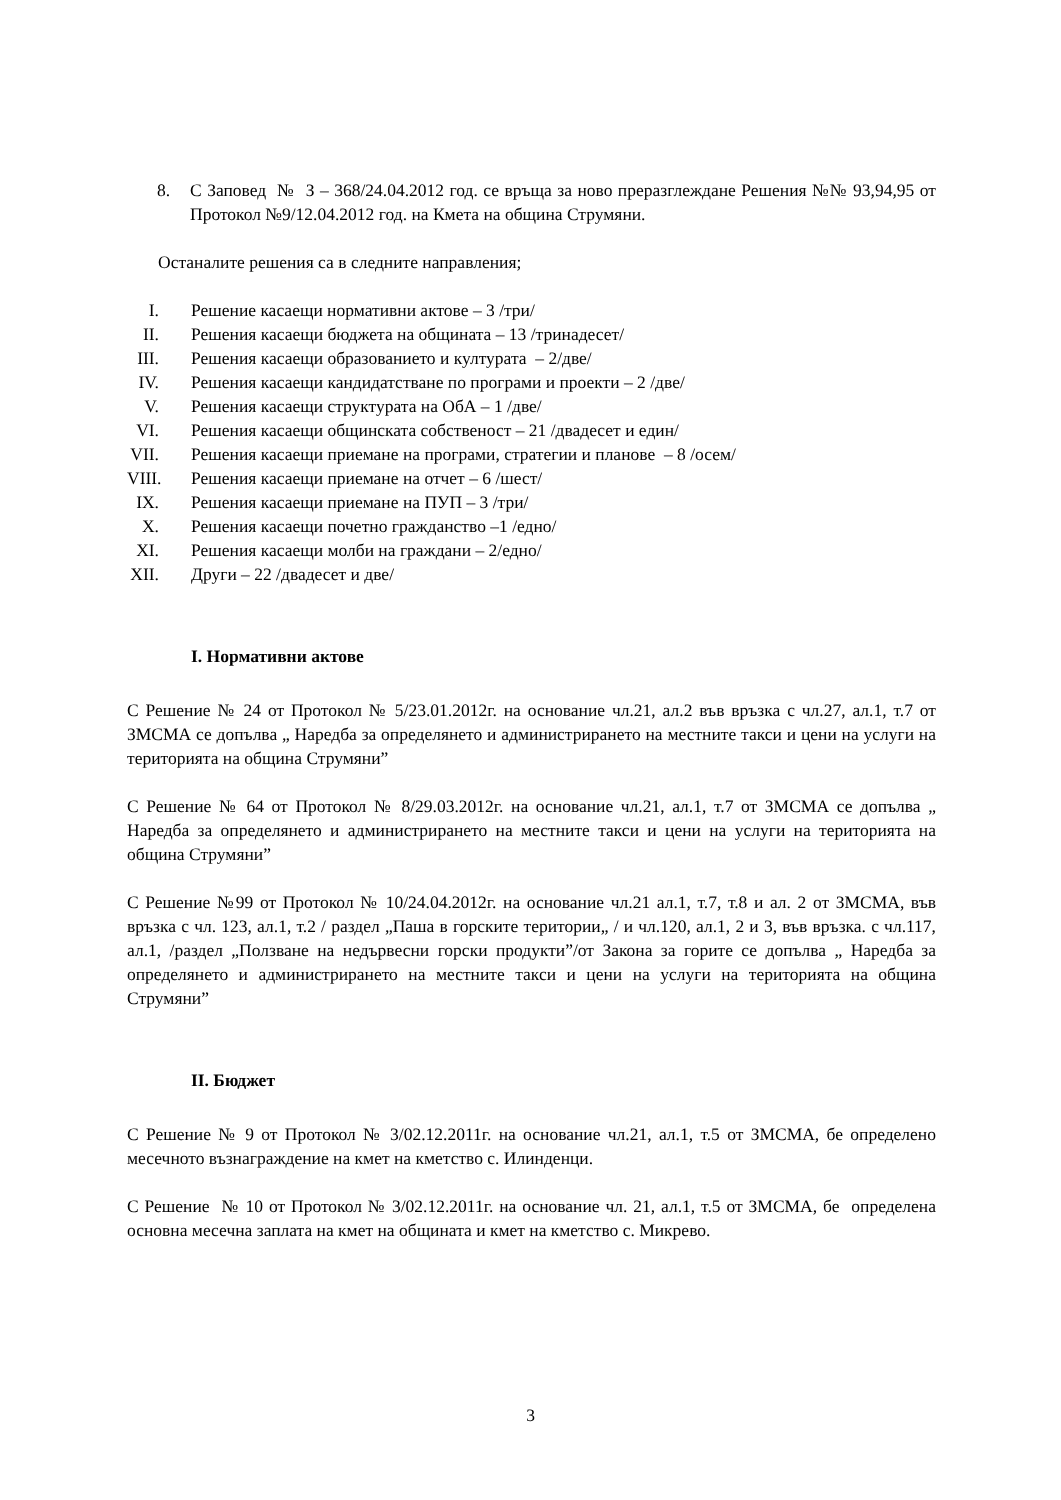8. С Заповед № З – 368/24.04.2012 год. се връща за ново преразглеждане Решения №№ 93,94,95 от Протокол №9/12.04.2012 год. на Кмета на община Струмяни.
Останалите решения са в следните направления;
I. Решение касаещи нормативни актове – 3 /три/
II. Решения касаещи бюджета на общината – 13 /тринадесет/
III. Решения касаещи образованието и културата – 2/две/
IV. Решения касаещи кандидатстване по програми и проекти – 2 /две/
V. Решения касаещи структурата на ОбА – 1 /две/
VI. Решения касаещи общинската собственост – 21 /двадесет и един/
VII. Решения касаещи приемане на програми, стратегии и планове – 8 /осем/
VIII. Решения касаещи приемане на отчет – 6 /шест/
IX. Решения касаещи приемане на ПУП – 3 /три/
X. Решения касаещи почетно гражданство –1 /едно/
XI. Решения касаещи молби на граждани – 2/едно/
XII. Други – 22 /двадесет и две/
I. Нормативни актове
С Решение № 24 от Протокол № 5/23.01.2012г. на основание чл.21, ал.2 във връзка с чл.27, ал.1, т.7 от ЗМСМА се допълва „ Наредба за определянето и администрирането на местните такси и цени на услуги на територията на община Струмяни”
С Решение № 64 от Протокол № 8/29.03.2012г. на основание чл.21, ал.1, т.7 от ЗМСМА се допълва „ Наредба за определянето и администрирането на местните такси и цени на услуги на територията на община Струмяни”
С Решение №99 от Протокол № 10/24.04.2012г. на основание чл.21 ал.1, т.7, т.8 и ал. 2 от ЗМСМА, във връзка с чл. 123, ал.1, т.2 / раздел „Паша в горските територии„ / и чл.120, ал.1, 2 и 3, във връзка. с чл.117, ал.1, /раздел „Ползване на недървесни горски продукти”/от Закона за горите се допълва „ Наредба за определянето и администрирането на местните такси и цени на услуги на територията на община Струмяни”
II. Бюджет
С Решение № 9 от Протокол № 3/02.12.2011г. на основание чл.21, ал.1, т.5 от ЗМСМА, бе определено месечното възнаграждение на кмет на кметство с. Илинденци.
С Решение № 10 от Протокол № 3/02.12.2011г. на основание чл. 21, ал.1, т.5 от ЗМСМА, бе определена основна месечна заплата на кмет на общината и кмет на кметство с. Микрево.
3